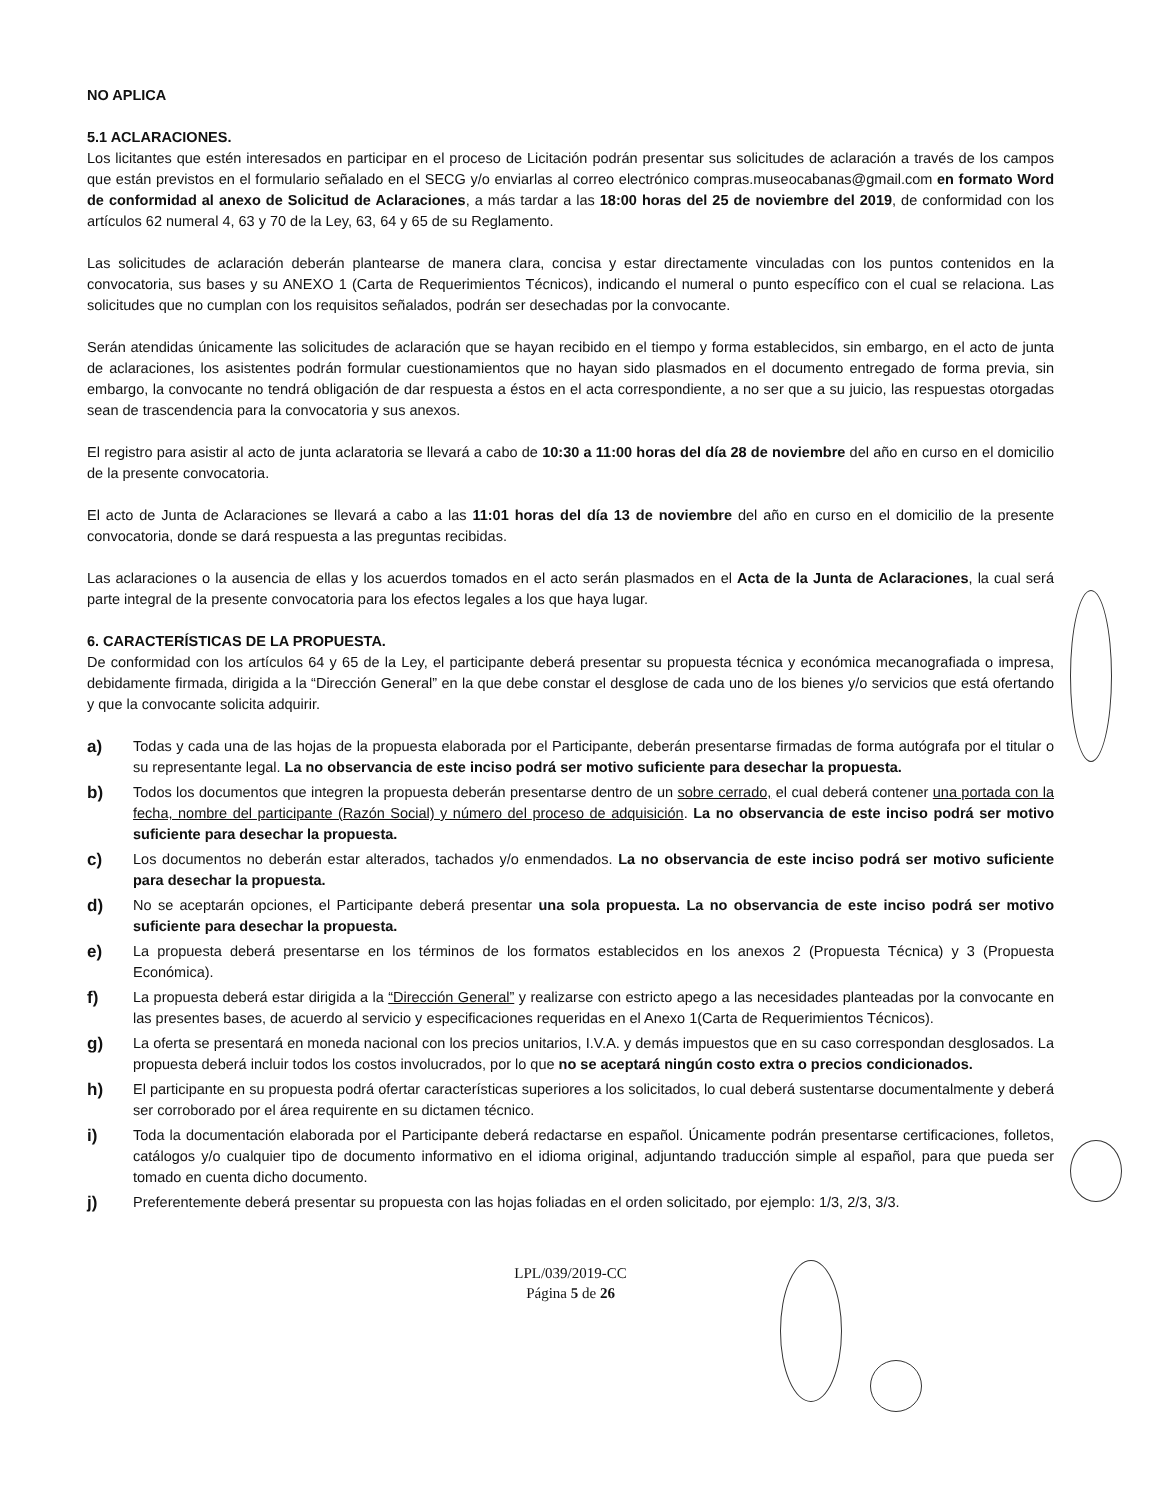NO APLICA
5.1 ACLARACIONES.
Los licitantes que estén interesados en participar en el proceso de Licitación podrán presentar sus solicitudes de aclaración a través de los campos que están previstos en el formulario señalado en el SECG y/o enviarlas al correo electrónico compras.museocabanas@gmail.com en formato Word de conformidad al anexo de Solicitud de Aclaraciones, a más tardar a las 18:00 horas del 25 de noviembre del 2019, de conformidad con los artículos 62 numeral 4, 63 y 70 de la Ley, 63, 64 y 65 de su Reglamento.
Las solicitudes de aclaración deberán plantearse de manera clara, concisa y estar directamente vinculadas con los puntos contenidos en la convocatoria, sus bases y su ANEXO 1 (Carta de Requerimientos Técnicos), indicando el numeral o punto específico con el cual se relaciona. Las solicitudes que no cumplan con los requisitos señalados, podrán ser desechadas por la convocante.
Serán atendidas únicamente las solicitudes de aclaración que se hayan recibido en el tiempo y forma establecidos, sin embargo, en el acto de junta de aclaraciones, los asistentes podrán formular cuestionamientos que no hayan sido plasmados en el documento entregado de forma previa, sin embargo, la convocante no tendrá obligación de dar respuesta a éstos en el acta correspondiente, a no ser que a su juicio, las respuestas otorgadas sean de trascendencia para la convocatoria y sus anexos.
El registro para asistir al acto de junta aclaratoria se llevará a cabo de 10:30 a 11:00 horas del día 28 de noviembre del año en curso en el domicilio de la presente convocatoria.
El acto de Junta de Aclaraciones se llevará a cabo a las 11:01 horas del día 13 de noviembre del año en curso en el domicilio de la presente convocatoria, donde se dará respuesta a las preguntas recibidas.
Las aclaraciones o la ausencia de ellas y los acuerdos tomados en el acto serán plasmados en el Acta de la Junta de Aclaraciones, la cual será parte integral de la presente convocatoria para los efectos legales a los que haya lugar.
6. CARACTERÍSTICAS DE LA PROPUESTA.
De conformidad con los artículos 64 y 65 de la Ley, el participante deberá presentar su propuesta técnica y económica mecanografiada o impresa, debidamente firmada, dirigida a la “Dirección General” en la que debe constar el desglose de cada uno de los bienes y/o servicios que está ofertando y que la convocante solicita adquirir.
a) Todas y cada una de las hojas de la propuesta elaborada por el Participante, deberán presentarse firmadas de forma autógrafa por el titular o su representante legal. La no observancia de este inciso podrá ser motivo suficiente para desechar la propuesta.
b) Todos los documentos que integren la propuesta deberán presentarse dentro de un sobre cerrado, el cual deberá contener una portada con la fecha, nombre del participante (Razón Social) y número del proceso de adquisición. La no observancia de este inciso podrá ser motivo suficiente para desechar la propuesta.
c) Los documentos no deberán estar alterados, tachados y/o enmendados. La no observancia de este inciso podrá ser motivo suficiente para desechar la propuesta.
d) No se aceptarán opciones, el Participante deberá presentar una sola propuesta. La no observancia de este inciso podrá ser motivo suficiente para desechar la propuesta.
e) La propuesta deberá presentarse en los términos de los formatos establecidos en los anexos 2 (Propuesta Técnica) y 3 (Propuesta Económica).
f) La propuesta deberá estar dirigida a la “Dirección General” y realizarse con estricto apego a las necesidades planteadas por la convocante en las presentes bases, de acuerdo al servicio y especificaciones requeridas en el Anexo 1(Carta de Requerimientos Técnicos).
g) La oferta se presentará en moneda nacional con los precios unitarios, I.V.A. y demás impuestos que en su caso correspondan desglosados. La propuesta deberá incluir todos los costos involucrados, por lo que no se aceptará ningún costo extra o precios condicionados.
h) El participante en su propuesta podrá ofertar características superiores a los solicitados, lo cual deberá sustentarse documentalmente y deberá ser corroborado por el área requirente en su dictamen técnico.
i) Toda la documentación elaborada por el Participante deberá redactarse en español. Únicamente podrán presentarse certificaciones, folletos, catálogos y/o cualquier tipo de documento informativo en el idioma original, adjuntando traducción simple al español, para que pueda ser tomado en cuenta dicho documento.
j) Preferentemente deberá presentar su propuesta con las hojas foliadas en el orden solicitado, por ejemplo: 1/3, 2/3, 3/3.
LPL/039/2019-CC
Página 5 de 26